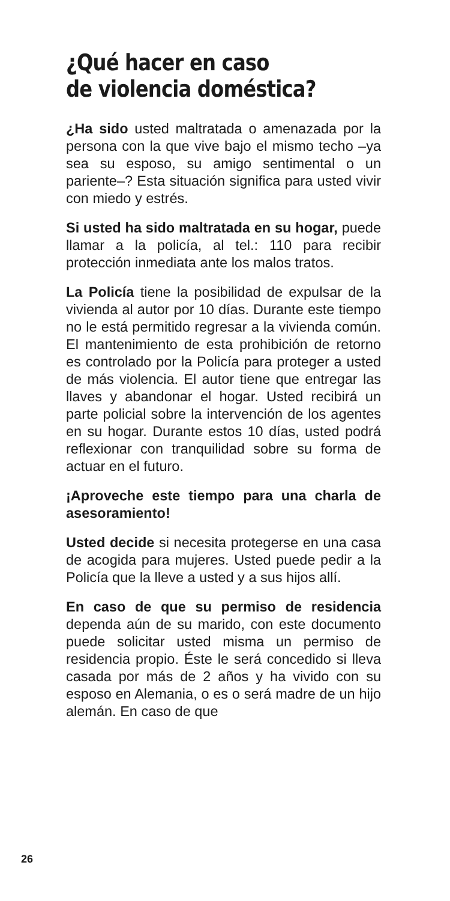¿Qué hacer en caso
de violencia doméstica?
¿Ha sido usted maltratada o amenazada por la persona con la que vive bajo el mismo techo –ya sea su esposo, su amigo sentimental o un pariente–? Esta situación significa para usted vivir con miedo y estrés.
Si usted ha sido maltratada en su hogar, puede llamar a la policía, al tel.: 110 para recibir protección inmediata ante los malos tratos.
La Policía tiene la posibilidad de expulsar de la vivienda al autor por 10 días. Durante este tiempo no le está permitido regresar a la vivienda común. El mantenimiento de esta prohibición de retorno es controlado por la Policía para proteger a usted de más violencia. El autor tiene que entregar las llaves y abandonar el hogar. Usted recibirá un parte policial sobre la intervención de los agentes en su hogar. Durante estos 10 días, usted podrá reflexionar con tranquilidad sobre su forma de actuar en el futuro.
¡Aproveche este tiempo para una charla de asesoramiento!
Usted decide si necesita protegerse en una casa de acogida para mujeres. Usted puede pedir a la Policía que la lleve a usted y a sus hijos allí.
En caso de que su permiso de residencia dependa aún de su marido, con este documento puede solicitar usted misma un permiso de residencia propio. Éste le será concedido si lleva casada por más de 2 años y ha vivido con su esposo en Alemania, o es o será madre de un hijo alemán. En caso de que
26